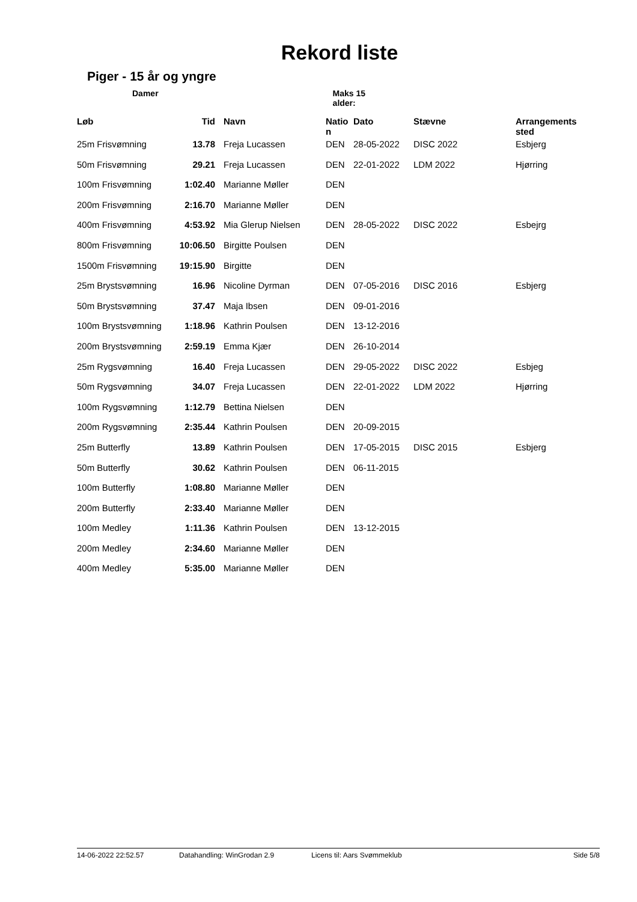Rekord liste
Piger - 15 år og yngre
Damer Maks 15 alder:
| Løb | Tid | Navn | Natio n | Dato | Stævne | Arrangements sted |
| --- | --- | --- | --- | --- | --- | --- |
| 25m Frisvømning | 13.78 | Freja Lucassen | DEN | 28-05-2022 | DISC 2022 | Esbjerg |
| 50m Frisvømning | 29.21 | Freja Lucassen | DEN | 22-01-2022 | LDM 2022 | Hjørring |
| 100m Frisvømning | 1:02.40 | Marianne Møller | DEN | | | |
| 200m Frisvømning | 2:16.70 | Marianne Møller | DEN | | | |
| 400m Frisvømning | 4:53.92 | Mia Glerup Nielsen | DEN | 28-05-2022 | DISC 2022 | Esbejrg |
| 800m Frisvømning | 10:06.50 | Birgitte Poulsen | DEN | | | |
| 1500m Frisvømning | 19:15.90 | Birgitte | DEN | | | |
| 25m Brystsvømning | 16.96 | Nicoline Dyrman | DEN | 07-05-2016 | DISC 2016 | Esbjerg |
| 50m Brystsvømning | 37.47 | Maja Ibsen | DEN | 09-01-2016 | | |
| 100m Brystsvømning | 1:18.96 | Kathrin Poulsen | DEN | 13-12-2016 | | |
| 200m Brystsvømning | 2:59.19 | Emma Kjær | DEN | 26-10-2014 | | |
| 25m Rygsvømning | 16.40 | Freja Lucassen | DEN | 29-05-2022 | DISC 2022 | Esbjeg |
| 50m Rygsvømning | 34.07 | Freja Lucassen | DEN | 22-01-2022 | LDM 2022 | Hjørring |
| 100m Rygsvømning | 1:12.79 | Bettina Nielsen | DEN | | | |
| 200m Rygsvømning | 2:35.44 | Kathrin Poulsen | DEN | 20-09-2015 | | |
| 25m Butterfly | 13.89 | Kathrin Poulsen | DEN | 17-05-2015 | DISC 2015 | Esbjerg |
| 50m Butterfly | 30.62 | Kathrin Poulsen | DEN | 06-11-2015 | | |
| 100m Butterfly | 1:08.80 | Marianne Møller | DEN | | | |
| 200m Butterfly | 2:33.40 | Marianne Møller | DEN | | | |
| 100m Medley | 1:11.36 | Kathrin Poulsen | DEN | 13-12-2015 | | |
| 200m Medley | 2:34.60 | Marianne Møller | DEN | | | |
| 400m Medley | 5:35.00 | Marianne Møller | DEN | | | |
14-06-2022 22:52.57 Datahandling: WinGrodan 2.9 Licens til: Aars Svømmeklub Side 5/8